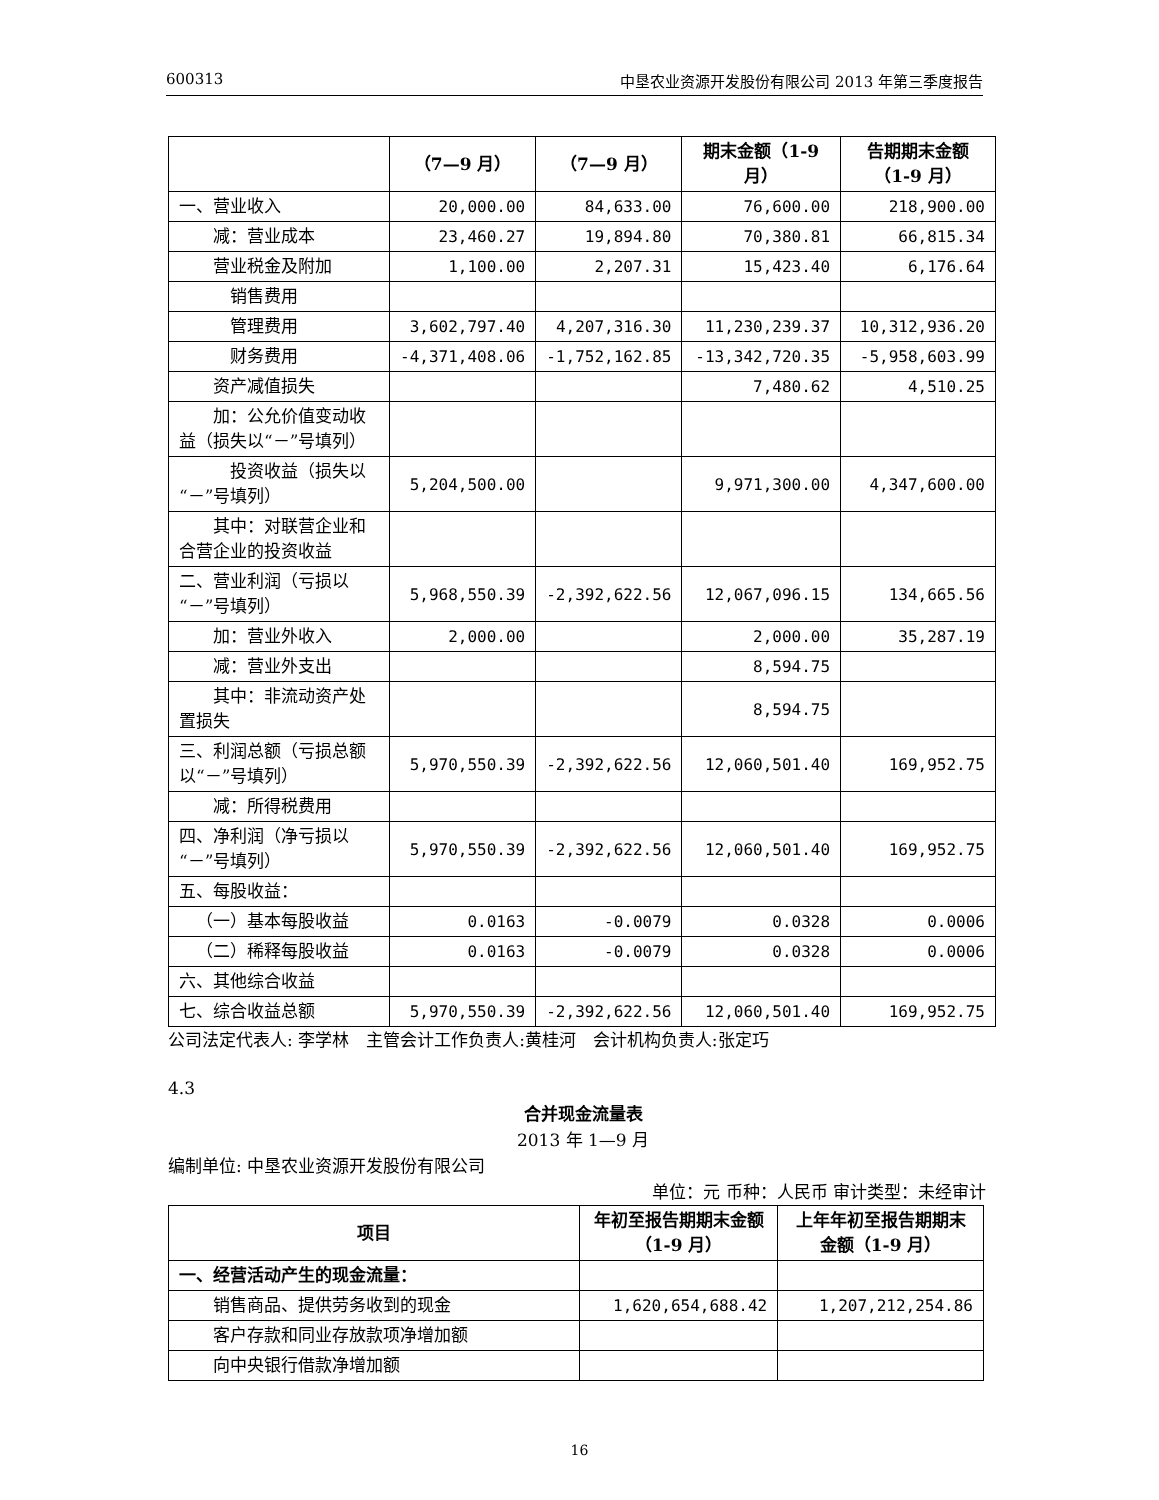600313 中垦农业资源开发股份有限公司 2013 年第三季度报告
| | （7—9 月） | （7—9 月） | 期末金额（1-9 月） | 告期期末金额（1-9 月） |
| --- | --- | --- | --- | --- |
| 一、营业收入 | 20,000.00 | 84,633.00 | 76,600.00 | 218,900.00 |
| 减：营业成本 | 23,460.27 | 19,894.80 | 70,380.81 | 66,815.34 |
| 营业税金及附加 | 1,100.00 | 2,207.31 | 15,423.40 | 6,176.64 |
| 销售费用 | | | | |
| 管理费用 | 3,602,797.40 | 4,207,316.30 | 11,230,239.37 | 10,312,936.20 |
| 财务费用 | -4,371,408.06 | -1,752,162.85 | -13,342,720.35 | -5,958,603.99 |
| 资产减值损失 | | | 7,480.62 | 4,510.25 |
| 加：公允价值变动收益（损失以“－”号填列） | | | | |
| 投资收益（损失以“－”号填列） | 5,204,500.00 | | 9,971,300.00 | 4,347,600.00 |
| 其中：对联营企业和合营企业的投资收益 | | | | |
| 二、营业利润（亏损以“－”号填列） | 5,968,550.39 | -2,392,622.56 | 12,067,096.15 | 134,665.56 |
| 加：营业外收入 | 2,000.00 | | 2,000.00 | 35,287.19 |
| 减：营业外支出 | | | 8,594.75 | |
| 其中：非流动资产处置损失 | | | 8,594.75 | |
| 三、利润总额（亏损总额以“－”号填列） | 5,970,550.39 | -2,392,622.56 | 12,060,501.40 | 169,952.75 |
| 减：所得税费用 | | | | |
| 四、净利润（净亏损以“－”号填列） | 5,970,550.39 | -2,392,622.56 | 12,060,501.40 | 169,952.75 |
| 五、每股收益： | | | | |
| （一）基本每股收益 | 0.0163 | -0.0079 | 0.0328 | 0.0006 |
| （二）稀释每股收益 | 0.0163 | -0.0079 | 0.0328 | 0.0006 |
| 六、其他综合收益 | | | | |
| 七、综合收益总额 | 5,970,550.39 | -2,392,622.56 | 12,060,501.40 | 169,952.75 |
公司法定代表人: 李学林 主管会计工作负责人:黄桂河 会计机构负责人:张定巧
4.3
合并现金流量表
2013 年 1—9 月
编制单位: 中垦农业资源开发股份有限公司
单位：元 币种：人民币 审计类型：未经审计
| 项目 | 年初至报告期期末金额（1-9 月） | 上年年初至报告期期末金额（1-9 月） |
| --- | --- | --- |
| 一、经营活动产生的现金流量： | | |
| 销售商品、提供劳务收到的现金 | 1,620,654,688.42 | 1,207,212,254.86 |
| 客户存款和同业存放款项净增加额 | | |
| 向中央银行借款净增加额 | | |
16